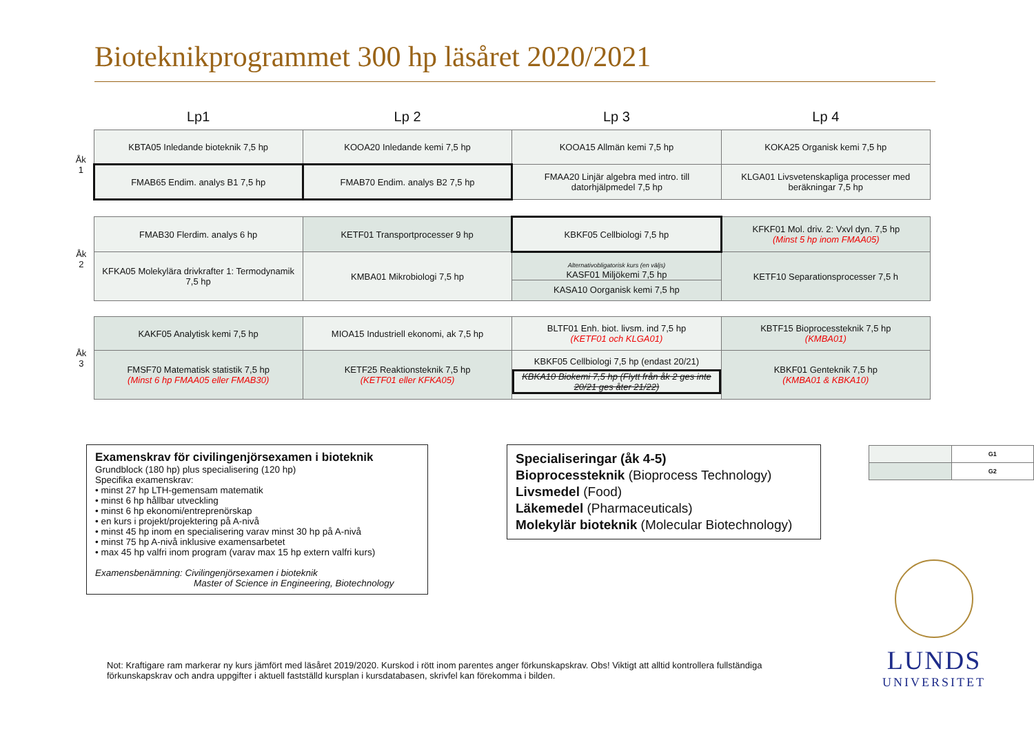Bioteknikprogrammet 300 hp läsåret 2020/2021
| | Lp1 | Lp 2 | Lp 3 | Lp 4 |
| --- | --- | --- | --- | --- |
| Åk 1 | KBTA05 Inledande bioteknik 7,5 hp | KOOA20 Inledande kemi 7,5 hp | KOOA15 Allmän kemi 7,5 hp | KOKA25 Organisk kemi 7,5 hp |
| | FMAB65 Endim. analys B1 7,5 hp | FMAB70 Endim. analys B2 7,5 hp | FMAA20 Linjär algebra med intro. till datorhjälpmedel 7,5 hp | KLGA01 Livsvetenskapliga processer med beräkningar 7,5 hp |
| Åk 2 | FMAB30 Flerdim. analys 6 hp | KETF01 Transportprocesser 9 hp | KBKF05 Cellbiologi 7,5 hp | KFKF01 Mol. driv. 2: Vxvl dyn. 7,5 hp (Minst 5 hp inom FMAA05) |
| | KFKA05 Molekylära drivkrafter 1: Termodynamik 7,5 hp | KMBA01 Mikrobiologi 7,5 hp | Alternativobligatorisk kurs (en väljs) KASF01 Miljökemi 7,5 hp KASA10 Oorganisk kemi 7,5 hp | KETF10 Separationsprocesser 7,5 h |
| Åk 3 | KAKF05 Analytisk kemi 7,5 hp | MIOA15 Industriell ekonomi, ak 7,5 hp | BLTF01 Enh. biot. livsm. ind 7,5 hp (KETF01 och KLGA01) | KBTF15 Bioprocessteknik 7,5 hp (KMBA01) |
| | FMSF70 Matematisk statistik 7,5 hp (Minst 6 hp FMAA05 eller FMAB30) | KETF25 Reaktionsteknik 7,5 hp (KETF01 eller KFKA05) | KBKF05 Cellbiologi 7,5 hp (endast 20/21) KBKA10 Biokemi 7,5 hp (Flytt från åk 2 ges inte 20/21 ges åter 21/22) | KBKF01 Genteknik 7,5 hp (KMBA01 & KBKA10) |
Examenskrav för civilingenjörsexamen i bioteknik
Grundblock (180 hp) plus specialisering (120 hp)
Specifika examenskrav:
• minst 27 hp LTH-gemensam matematik
• minst 6 hp hållbar utveckling
• minst 6 hp ekonomi/entreprenörskap
• en kurs i projekt/projektering på A-nivå
• minst 45 hp inom en specialisering varav minst 30 hp på A-nivå
• minst 75 hp A-nivå inklusive examensarbetet
• max 45 hp valfri inom program (varav max 15 hp extern valfri kurs)
Examensbenämning: Civilingenjörsexamen i bioteknik
Master of Science in Engineering, Biotechnology
Specialiseringar (åk 4-5)
Bioprocessteknik (Bioprocess Technology)
Livsmedel (Food)
Läkemedel (Pharmaceuticals)
Molekylär bioteknik (Molecular Biotechnology)
| | G1 |
| | G2 |
Not: Kraftigare ram markerar ny kurs jämfört med läsåret 2019/2020. Kurskod i rött inom parentes anger förkunskapskrav. Obs! Viktigt att alltid kontrollera fullständiga förkunskapskrav och andra uppgifter i aktuell fastställd kursplan i kursdatabasen, skrivfel kan förekomma i bilden.
LUNDS
UNIVERSITET